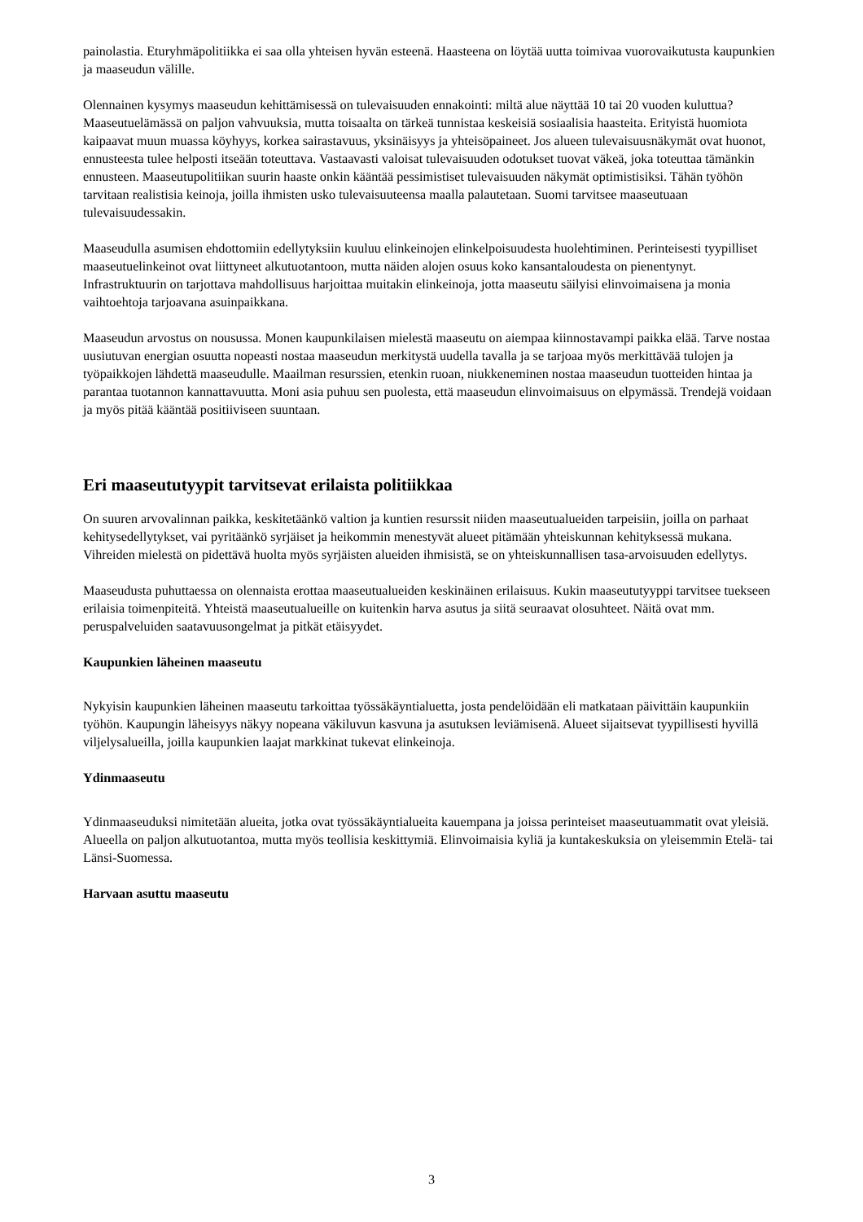painolastia. Eturyhmäpolitiikka ei saa olla yhteisen hyvän esteenä. Haasteena on löytää uutta toimivaa vuorovaikutusta kaupunkien ja maaseudun välille.
Olennainen kysymys maaseudun kehittämisessä on tulevaisuuden ennakointi: miltä alue näyttää 10 tai 20 vuoden kuluttua? Maaseutuelämässä on paljon vahvuuksia, mutta toisaalta on tärkeä tunnistaa keskeisiä sosiaalisia haasteita. Erityistä huomiota kaipaavat muun muassa köyhyys, korkea sairastavuus, yksinäisyys ja yhteisöpaineet. Jos alueen tulevaisuusnäkymät ovat huonot, ennusteesta tulee helposti itseään toteuttava. Vastaavasti valoisat tulevaisuuden odotukset tuovat väkeä, joka toteuttaa tämänkin ennusteen. Maaseutupolitiikan suurin haaste onkin kääntää pessimistiset tulevaisuuden näkymät optimistisiksi. Tähän työhön tarvitaan realistisia keinoja, joilla ihmisten usko tulevaisuuteensa maalla palautetaan. Suomi tarvitsee maaseutuaan tulevaisuudessakin.
Maaseudulla asumisen ehdottomiin edellytyksiin kuuluu elinkeinojen elinkelpoisuudesta huolehtiminen. Perinteisesti tyypilliset maaseutuelinkeinot ovat liittyneet alkutuotantoon, mutta näiden alojen osuus koko kansantaloudesta on pienentynyt. Infrastruktuurin on tarjottava mahdollisuus harjoittaa muitakin elinkeinoja, jotta maaseutu säilyisi elinvoimaisena ja monia vaihtoehtoja tarjoavana asuinpaikkana.
Maaseudun arvostus on nousussa. Monen kaupunkilaisen mielestä maaseutu on aiempaa kiinnostavampi paikka elää. Tarve nostaa uusiutuvan energian osuutta nopeasti nostaa maaseudun merkitystä uudella tavalla ja se tarjoaa myös merkittävää tulojen ja työpaikkojen lähdettä maaseudulle. Maailman resurssien, etenkin ruoan, niukkeneminen nostaa maaseudun tuotteiden hintaa ja parantaa tuotannon kannattavuutta. Moni asia puhuu sen puolesta, että maaseudun elinvoimaisuus on elpymässä. Trendejä voidaan ja myös pitää kääntää positiiviseen suuntaan.
Eri maaseututyypit tarvitsevat erilaista politiikkaa
On suuren arvovalinnan paikka, keskitetäänkö valtion ja kuntien resurssit niiden maaseutualueiden tarpeisiin, joilla on parhaat kehitysedellytykset, vai pyritäänkö syrjäiset ja heikommin menestyvät alueet pitämään yhteiskunnan kehityksessä mukana. Vihreiden mielestä on pidettävä huolta myös syrjäisten alueiden ihmisistä, se on yhteiskunnallisen tasa-arvoisuuden edellytys.
Maaseudusta puhuttaessa on olennaista erottaa maaseutualueiden keskinäinen erilaisuus. Kukin maaseututyyppi tarvitsee tuekseen erilaisia toimenpiteitä. Yhteistä maaseutualueille on kuitenkin harva asutus ja siitä seuraavat olosuhteet. Näitä ovat mm. peruspalveluiden saatavuusongelmat ja pitkät etäisyydet.
Kaupunkien läheinen maaseutu
Nykyisin kaupunkien läheinen maaseutu tarkoittaa työssäkäyntialuetta, josta pendelöidään eli matkataan päivittäin kaupunkiin työhön. Kaupungin läheisyys näkyy nopeana väkiluvun kasvuna ja asutuksen leviämisenä. Alueet sijaitsevat tyypillisesti hyvillä viljelysalueilla, joilla kaupunkien laajat markkinat tukevat elinkeinoja.
Ydinmaaseutu
Ydinmaaseuduksi nimitetään alueita, jotka ovat työssäkäyntialueita kauempana ja joissa perinteiset maaseutuammatit ovat yleisiä. Alueella on paljon alkutuotantoa, mutta myös teollisia keskittymiä. Elinvoimaisia kyliä ja kuntakeskuksia on yleisemmin Etelä- tai Länsi-Suomessa.
Harvaan asuttu maaseutu
3